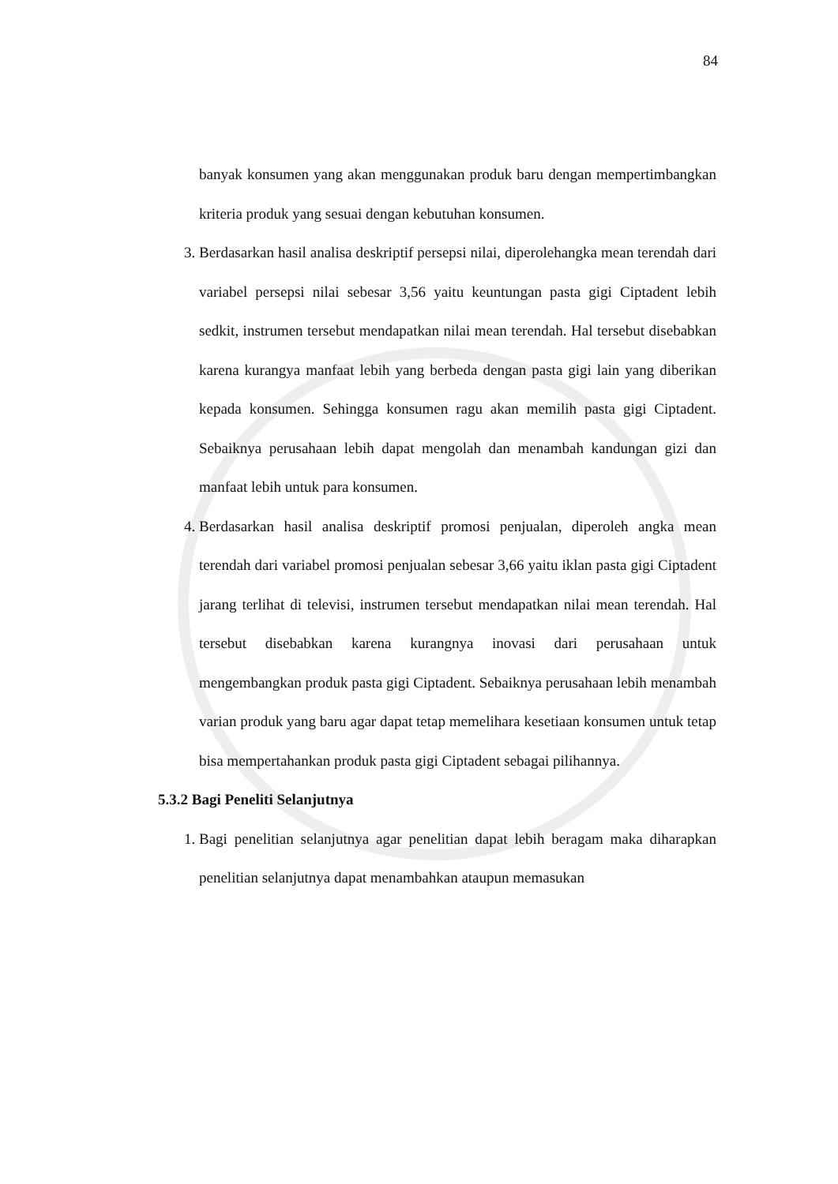84
banyak konsumen yang akan menggunakan produk baru dengan mempertimbangkan kriteria produk yang sesuai dengan kebutuhan konsumen.
3. Berdasarkan hasil analisa deskriptif persepsi nilai, diperolehangka mean terendah dari variabel persepsi nilai sebesar 3,56 yaitu keuntungan pasta gigi Ciptadent lebih sedkit, instrumen tersebut mendapatkan nilai mean terendah. Hal tersebut disebabkan karena kurangya manfaat lebih yang berbeda dengan pasta gigi lain yang diberikan kepada konsumen. Sehingga konsumen ragu akan memilih pasta gigi Ciptadent. Sebaiknya perusahaan lebih dapat mengolah dan menambah kandungan gizi dan manfaat lebih untuk para konsumen.
4. Berdasarkan hasil analisa deskriptif promosi penjualan, diperoleh angka mean terendah dari variabel promosi penjualan sebesar 3,66 yaitu iklan pasta gigi Ciptadent jarang terlihat di televisi, instrumen tersebut mendapatkan nilai mean terendah. Hal tersebut disebabkan karena kurangnya inovasi dari perusahaan untuk mengembangkan produk pasta gigi Ciptadent. Sebaiknya perusahaan lebih menambah varian produk yang baru agar dapat tetap memelihara kesetiaan konsumen untuk tetap bisa mempertahankan produk pasta gigi Ciptadent sebagai pilihannya.
5.3.2 Bagi Peneliti Selanjutnya
1. Bagi penelitian selanjutnya agar penelitian dapat lebih beragam maka diharapkan penelitian selanjutnya dapat menambahkan ataupun memasukan